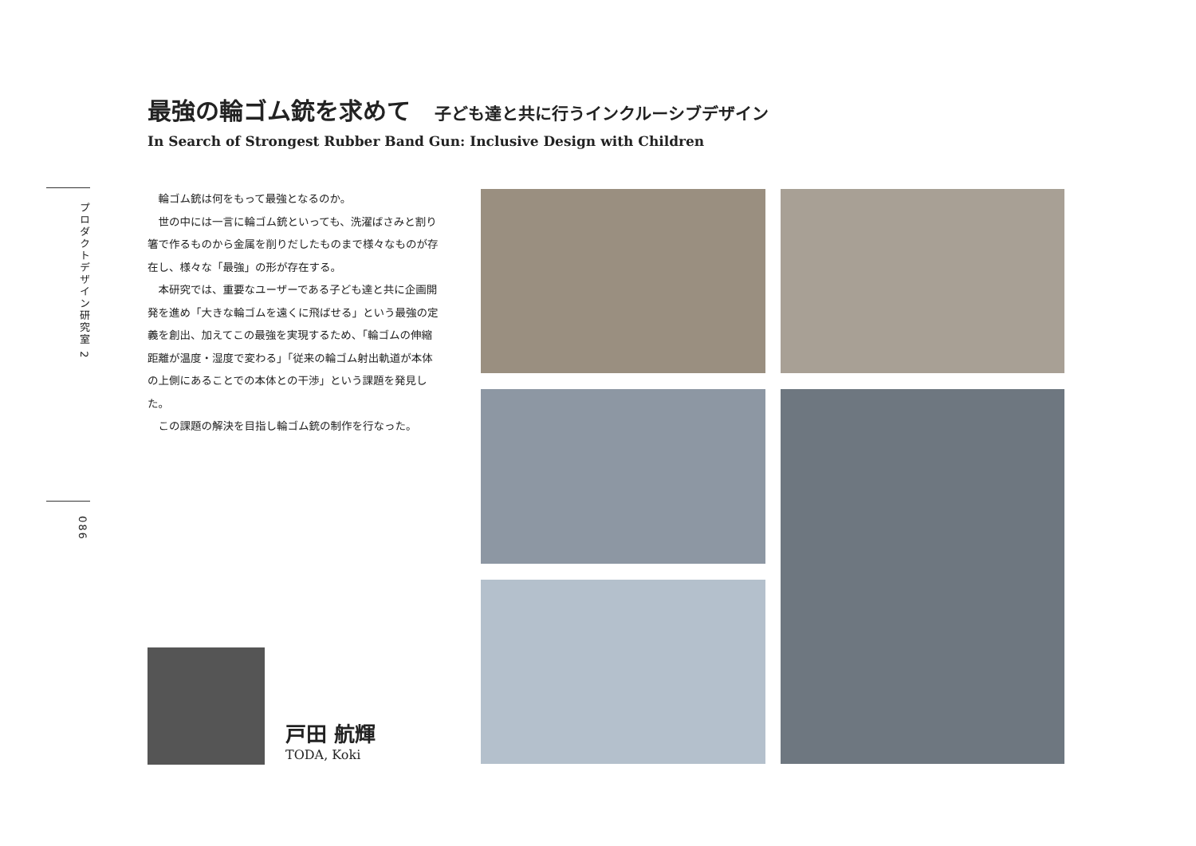プロダクトデザイン研究室 2
086
最強の輪ゴム銃を求めて 子ども達と共に行うインクルーシブデザイン
In Search of Strongest Rubber Band Gun: Inclusive Design with Children
輪ゴム銃は何をもって最強となるのか。
世の中には一言に輪ゴム銃といっても、洗濯ばさみと割り箸で作るものから金属を削りだしたものまで様々なものが存在し、様々な「最強」の形が存在する。
本研究では、重要なユーザーである子ども達と共に企画開発を進め「大きな輪ゴムを遠くに飛ばせる」という最強の定義を創出、加えてこの最強を実現するため、「輪ゴムの伸縮距離が温度・湿度で変わる」「従来の輪ゴム射出軌道が本体の上側にあることでの本体との干渉」という課題を発見した。
この課題の解決を目指し輪ゴム銃の制作を行なった。
戸田 航輝
TODA, Koki